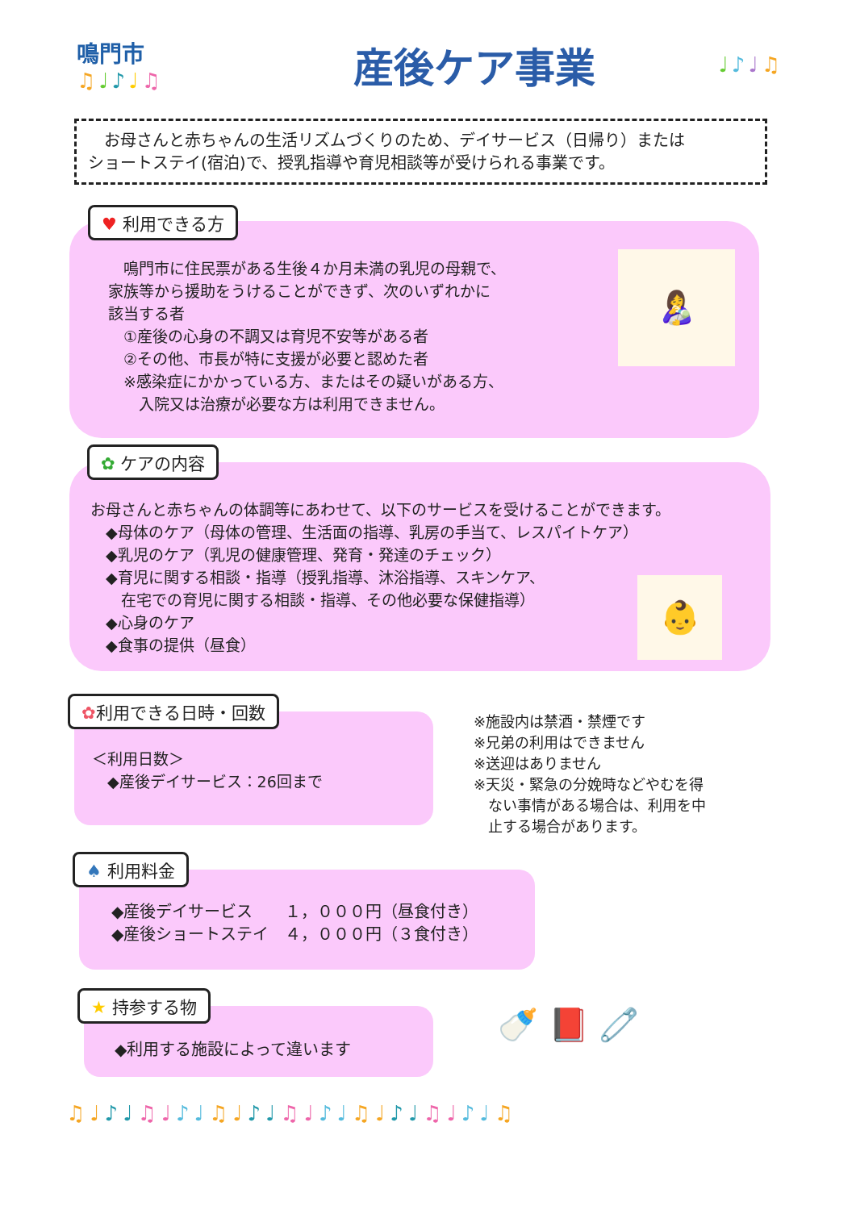鳴門市
♫♩♪♩♫
産後ケア事業
♩♪♩♫
　お母さんと赤ちゃんの生活リズムづくりのため、デイサービス（日帰り）または
ショートステイ(宿泊)で、授乳指導や育児相談等が受けられる事業です。
♥ 利用できる方
　鳴門市に住民票がある生後４か月未満の乳児の母親で、
家族等から援助をうけることができず、次のいずれかに
該当する者
　①産後の心身の不調又は育児不安等がある者
　②その他、市長が特に支援が必要と認めた者
　※感染症にかかっている方、またはその疑いがある方、
　　入院又は治療が必要な方は利用できません。
👩‍🍼
✿ ケアの内容
お母さんと赤ちゃんの体調等にあわせて、以下のサービスを受けることができます。
　◆母体のケア（母体の管理、生活面の指導、乳房の手当て、レスパイトケア）
　◆乳児のケア（乳児の健康管理、発育・発達のチェック）
　◆育児に関する相談・指導（授乳指導、沐浴指導、スキンケア、
　　在宅での育児に関する相談・指導、その他必要な保健指導）
　◆心身のケア
　◆食事の提供（昼食）
👶
✿利用できる日時・回数
＜利用日数＞
　◆産後デイサービス：26回まで
※施設内は禁酒・禁煙です
※兄弟の利用はできません
※送迎はありません
※天災・緊急の分娩時などやむを得
　ない事情がある場合は、利用を中
　止する場合があります。
♠ 利用料金
◆産後デイサービス　　１，０００円（昼食付き）
◆産後ショートステイ　４，０００円（３食付き）
★ 持参する物
◆利用する施設によって違います
🍼 📕 🧷
♫♩♪♩♫♩♪♩♫♩♪♩♫♩♪♩♫♩♪♩♫♩♪♩♫